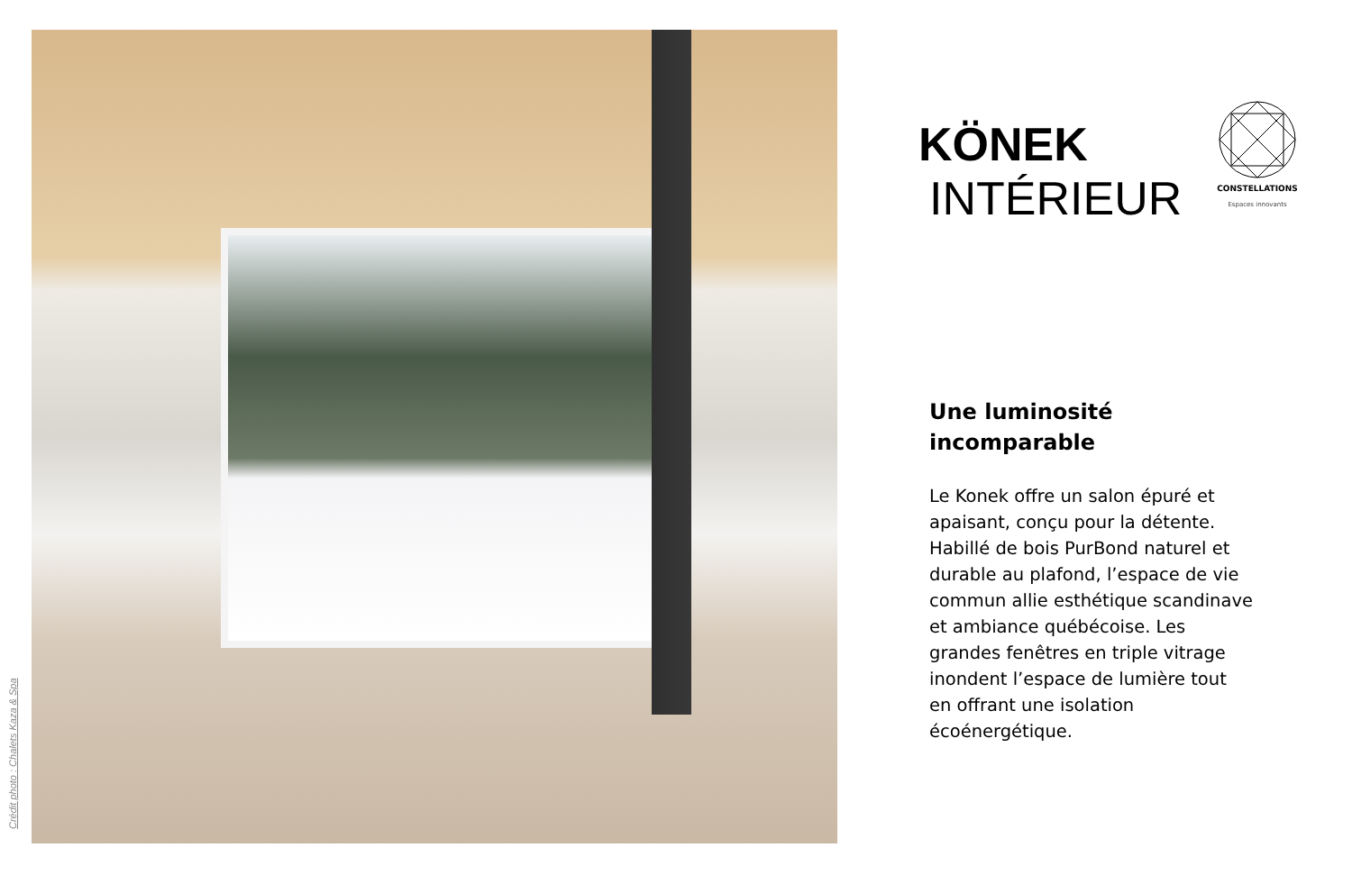Crédit photo : Chalets Kaza & Spa
KÖNEK
INTÉRIEUR
CONSTELLATIONS
Espaces innovants
Une luminosité
incomparable
Le Konek offre un salon épuré et apaisant, conçu pour la détente. Habillé de bois PurBond naturel et durable au plafond, l’espace de vie commun allie esthétique scandinave et ambiance québécoise. Les grandes fenêtres en triple vitrage inondent l’espace de lumière tout en offrant une isolation écoénergétique.